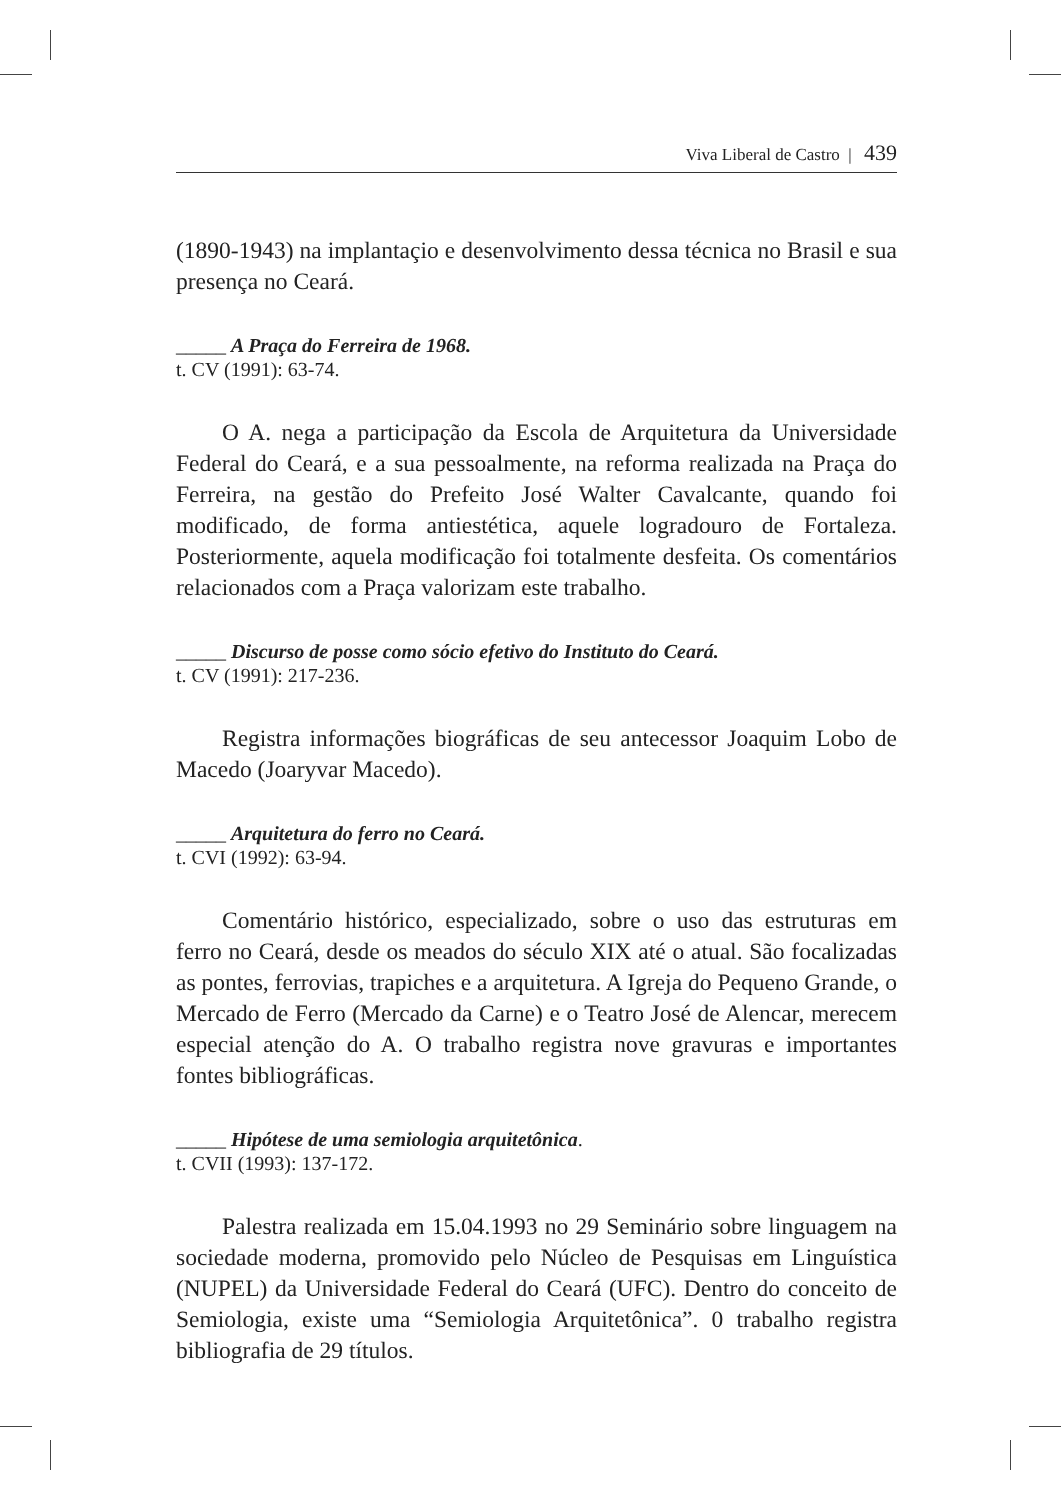Viva Liberal de Castro | 439
(1890-1943) na implantaçio e desenvolvimento dessa técnica no Brasil e sua presença no Ceará.
_____ A Praça do Ferreira de 1968.
t. CV (1991): 63-74.
O A. nega a participação da Escola de Arquitetura da Universidade Federal do Ceará, e a sua pessoalmente, na reforma realizada na Praça do Ferreira, na gestão do Prefeito José Walter Cavalcante, quando foi modificado, de forma antiestética, aquele logradouro de Fortaleza. Posteriormente, aquela modificação foi totalmente desfeita. Os comentários relacionados com a Praça valorizam este trabalho.
_____ Discurso de posse como sócio efetivo do Instituto do Ceará.
t. CV (1991): 217-236.
Registra informações biográficas de seu antecessor Joaquim Lobo de Macedo (Joaryvar Macedo).
_____ Arquitetura do ferro no Ceará.
t. CVI (1992): 63-94.
Comentário histórico, especializado, sobre o uso das estruturas em ferro no Ceará, desde os meados do século XIX até o atual. São focalizadas as pontes, ferrovias, trapiches e a arquitetura. A Igreja do Pequeno Grande, o Mercado de Ferro (Mercado da Carne) e o Teatro José de Alencar, merecem especial atenção do A. O trabalho registra nove gravuras e importantes fontes bibliográficas.
_____ Hipótese de uma semiologia arquitetônica.
t. CVII (1993): 137-172.
Palestra realizada em 15.04.1993 no 29 Seminário sobre linguagem na sociedade moderna, promovido pelo Núcleo de Pesquisas em Linguística (NUPEL) da Universidade Federal do Ceará (UFC). Dentro do conceito de Semiologia, existe uma “Semiologia Arquitetônica”. 0 trabalho registra bibliografia de 29 títulos.